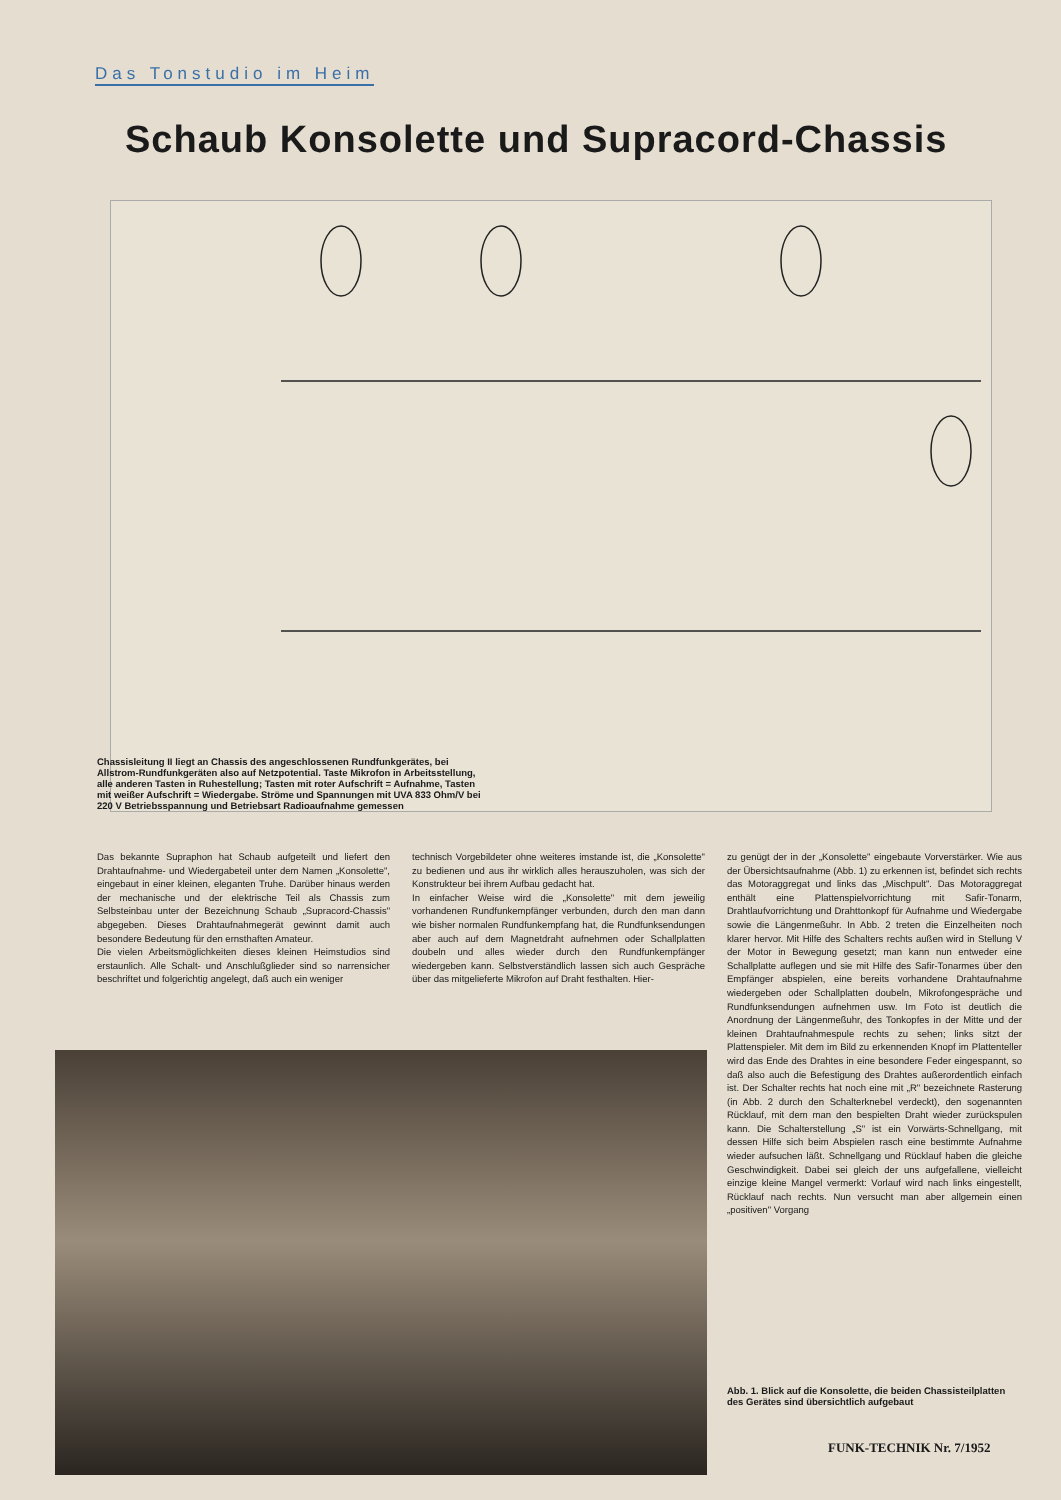Das Tonstudio im Heim
Schaub Konsolette und Supracord-Chassis
Chassisleitung II liegt an Chassis des angeschlossenen Rundfunkgerätes, bei Allstrom-Rundfunkgeräten also auf Netzpotential. Taste Mikrofon in Arbeitsstellung, alle anderen Tasten in Ruhestellung; Tasten mit roter Aufschrift = Aufnahme, Tasten mit weißer Aufschrift = Wiedergabe. Ströme und Spannungen mit UVA 833 Ohm/V bei 220 V Betriebsspannung und Betriebsart Radioaufnahme gemessen
Das bekannte Supraphon hat Schaub aufgeteilt und liefert den Drahtaufnahme- und Wiedergabeteil unter dem Namen „Konsolette", eingebaut in einer kleinen, eleganten Truhe. Darüber hinaus werden der mechanische und der elektrische Teil als Chassis zum Selbsteinbau unter der Bezeichnung Schaub „Supracord-Chassis" abgegeben. Dieses Drahtaufnahmegerät gewinnt damit auch besondere Bedeutung für den ernsthaften Amateur.
Die vielen Arbeitsmöglichkeiten dieses kleinen Heimstudios sind erstaunlich. Alle Schalt- und Anschlußglieder sind so narrensicher beschriftet und folgerichtig angelegt, daß auch ein weniger
technisch Vorgebildeter ohne weiteres imstande ist, die „Konsolette" zu bedienen und aus ihr wirklich alles herauszuholen, was sich der Konstrukteur bei ihrem Aufbau gedacht hat.
In einfacher Weise wird die „Konsolette" mit dem jeweilig vorhandenen Rundfunkempfänger verbunden, durch den man dann wie bisher normalen Rundfunkempfang hat, die Rundfunksendungen aber auch auf dem Magnetdraht aufnehmen oder Schallplatten doubeln und alles wieder durch den Rundfunkempfänger wiedergeben kann. Selbstverständlich lassen sich auch Gespräche über das mitgelieferte Mikrofon auf Draht festhalten. Hier-
zu genügt der in der „Konsolette" eingebaute Vorverstärker. Wie aus der Übersichtsaufnahme (Abb. 1) zu erkennen ist, befindet sich rechts das Motoraggregat und links das „Mischpult". Das Motoraggregat enthält eine Plattenspielvorrichtung mit Safir-Tonarm, Drahtlaufvorrichtung und Drahttonkopf für Aufnahme und Wiedergabe sowie die Längenmeßuhr. In Abb. 2 treten die Einzelheiten noch klarer hervor. Mit Hilfe des Schalters rechts außen wird in Stellung V der Motor in Bewegung gesetzt; man kann nun entweder eine Schallplatte auflegen und sie mit Hilfe des Safir-Tonarmes über den Empfänger abspielen, eine bereits vorhandene Drahtaufnahme wiedergeben oder Schallplatten doubeln, Mikrofongespräche und Rundfunksendungen aufnehmen usw. Im Foto ist deutlich die Anordnung der Längenmeßuhr, des Tonkopfes in der Mitte und der kleinen Drahtaufnahmespule rechts zu sehen; links sitzt der Plattenspieler. Mit dem im Bild zu erkennenden Knopf im Plattenteller wird das Ende des Drahtes in eine besondere Feder eingespannt, so daß also auch die Befestigung des Drahtes außerordentlich einfach ist. Der Schalter rechts hat noch eine mit „R" bezeichnete Rasterung (in Abb. 2 durch den Schalterknebel verdeckt), den sogenannten Rücklauf, mit dem man den bespielten Draht wieder zurückspulen kann. Die Schalterstellung „S" ist ein Vorwärts-Schnellgang, mit dessen Hilfe sich beim Abspielen rasch eine bestimmte Aufnahme wieder aufsuchen läßt. Schnellgang und Rücklauf haben die gleiche Geschwindigkeit. Dabei sei gleich der uns aufgefallene, vielleicht einzige kleine Mangel vermerkt: Vorlauf wird nach links eingestellt, Rücklauf nach rechts. Nun versucht man aber allgemein einen „positiven" Vorgang
Abb. 1. Blick auf die Konsolette, die beiden Chassisteilplatten des Gerätes sind übersichtlich aufgebaut
FUNK-TECHNIK Nr. 7/1952